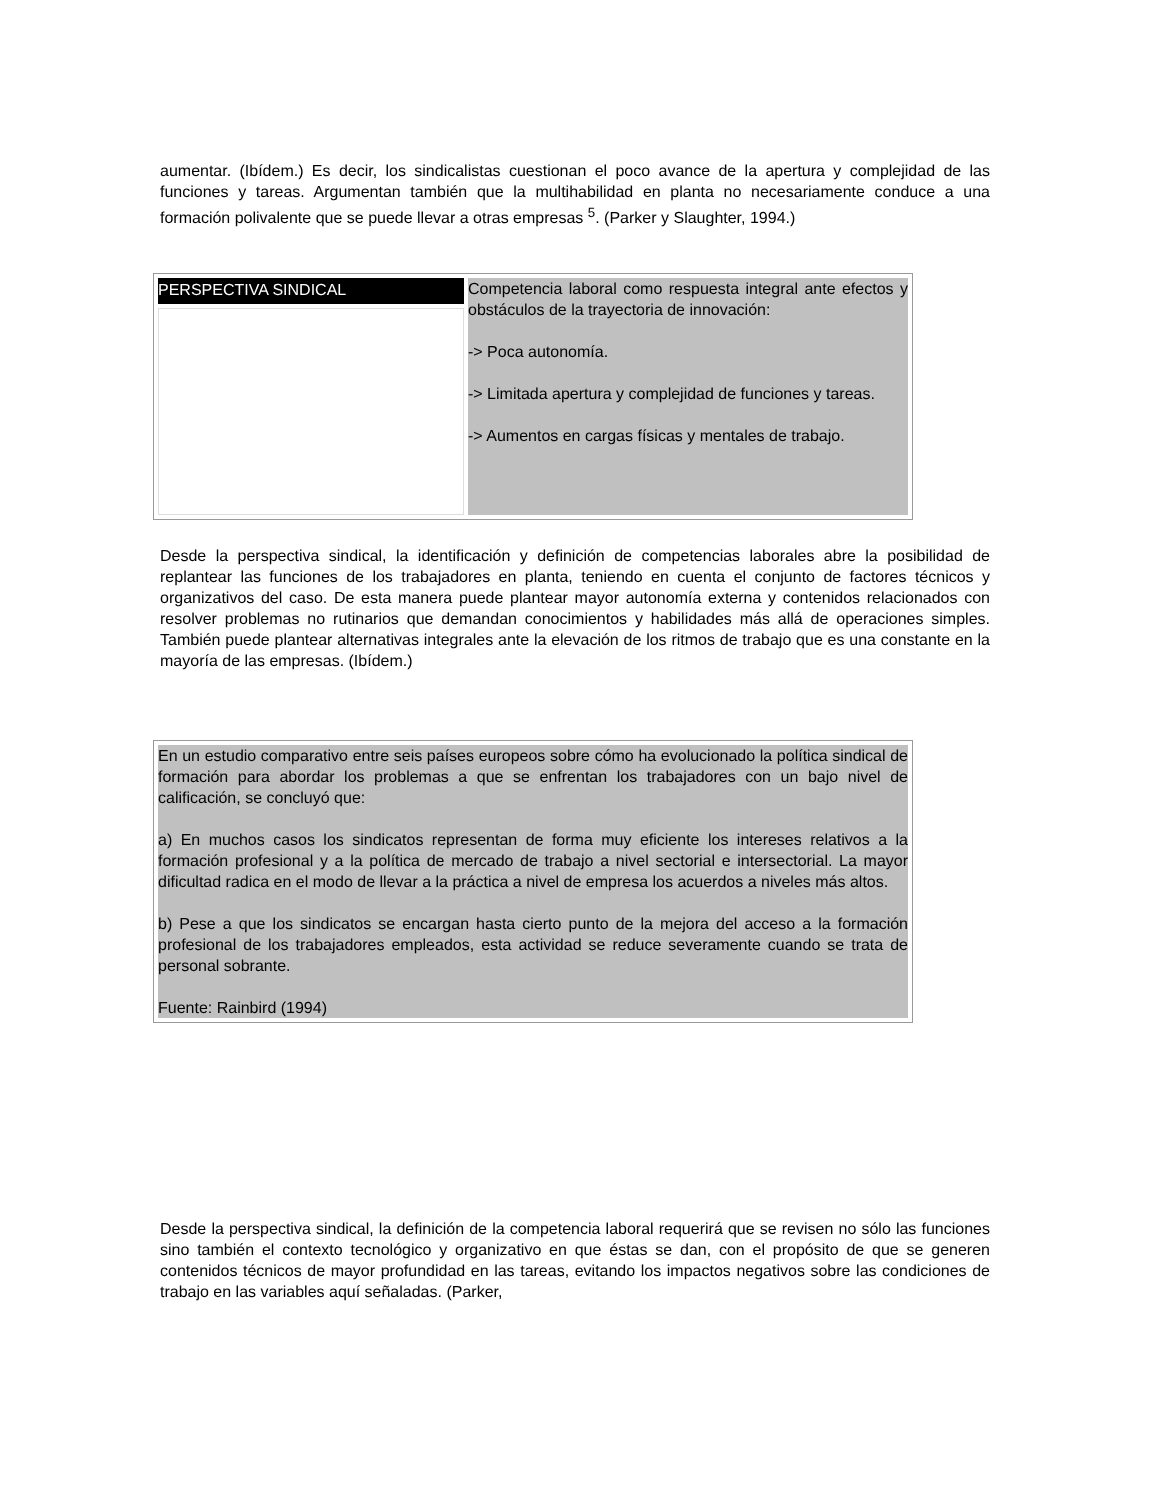aumentar. (Ibídem.) Es decir, los sindicalistas cuestionan el poco avance de la apertura y complejidad de las funciones y tareas. Argumentan también que la multihabilidad en planta no necesariamente conduce a una formación polivalente que se puede llevar a otras empresas <sup>5</sup>. (Parker y Slaughter, 1994.)
| PERSPECTIVA SINDICAL | Competencia laboral como respuesta integral ante efectos y obstáculos de la trayectoria de innovación: -> Poca autonomía. -> Limitada apertura y complejidad de funciones y tareas. -> Aumentos en cargas físicas y mentales de trabajo. |
Desde la perspectiva sindical, la identificación y definición de competencias laborales abre la posibilidad de replantear las funciones de los trabajadores en planta, teniendo en cuenta el conjunto de factores técnicos y organizativos del caso. De esta manera puede plantear mayor autonomía externa y contenidos relacionados con resolver problemas no rutinarios que demandan conocimientos y habilidades más allá de operaciones simples. También puede plantear alternativas integrales ante la elevación de los ritmos de trabajo que es una constante en la mayoría de las empresas. (Ibídem.)
| En un estudio comparativo entre seis países europeos sobre cómo ha evolucionado la política sindical de formación para abordar los problemas a que se enfrentan los trabajadores con un bajo nivel de calificación, se concluyó que: a) En muchos casos los sindicatos representan de forma muy eficiente los intereses relativos a la formación profesional y a la política de mercado de trabajo a nivel sectorial e intersectorial. La mayor dificultad radica en el modo de llevar a la práctica a nivel de empresa los acuerdos a niveles más altos. b) Pese a que los sindicatos se encargan hasta cierto punto de la mejora del acceso a la formación profesional de los trabajadores empleados, esta actividad se reduce severamente cuando se trata de personal sobrante. Fuente: Rainbird (1994) |
Desde la perspectiva sindical, la definición de la competencia laboral requerirá que se revisen no sólo las funciones sino también el contexto tecnológico y organizativo en que éstas se dan, con el propósito de que se generen contenidos técnicos de mayor profundidad en las tareas, evitando los impactos negativos sobre las condiciones de trabajo en las variables aquí señaladas. (Parker,